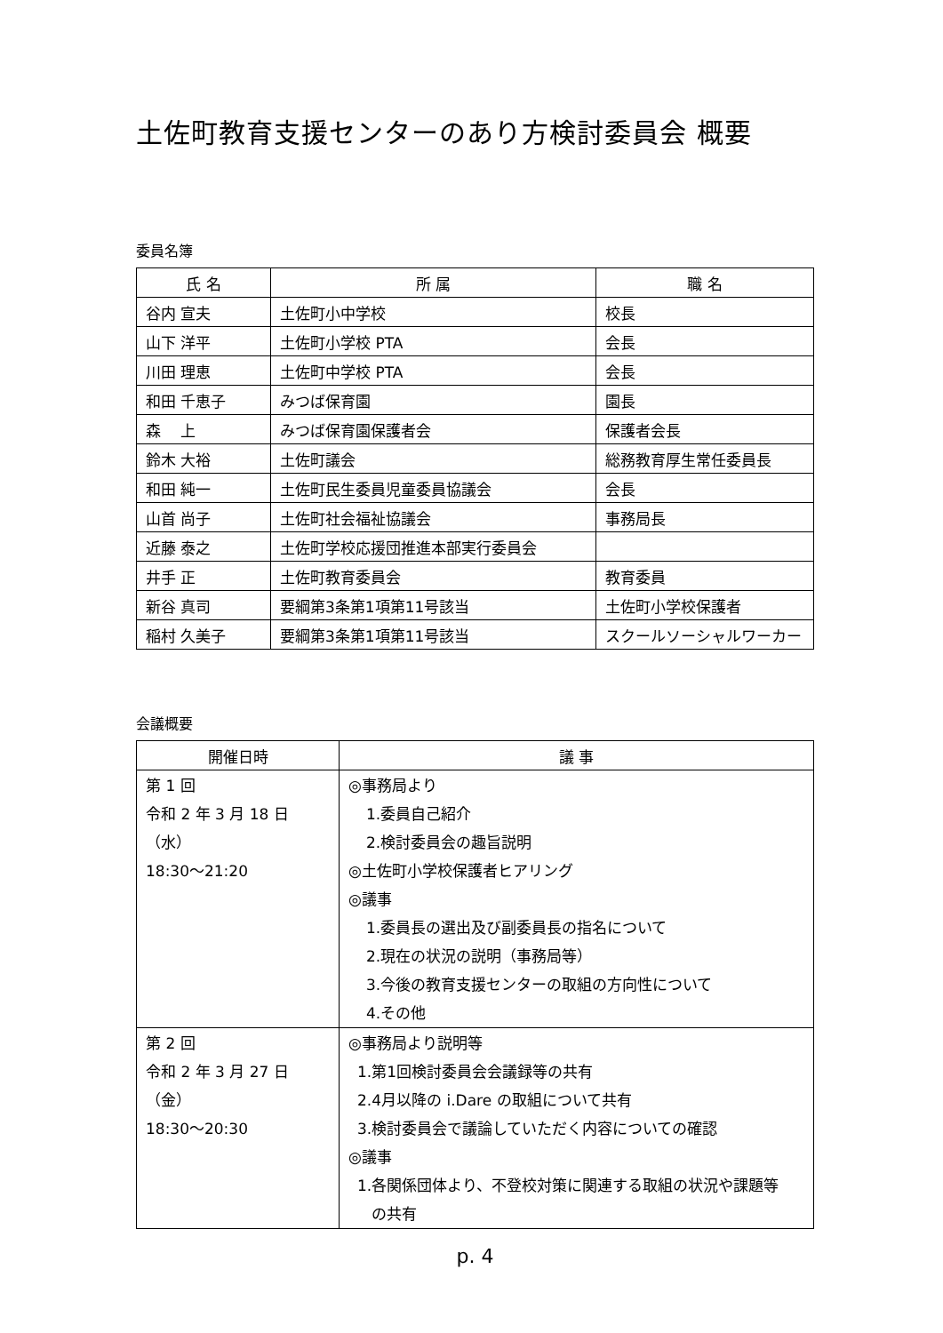土佐町教育支援センターのあり方検討委員会 概要
委員名簿
| 氏 名 | 所 属 | 職 名 |
| --- | --- | --- |
| 谷内 宣夫 | 土佐町小中学校 | 校長 |
| 山下 洋平 | 土佐町小学校 PTA | 会長 |
| 川田 理恵 | 土佐町中学校 PTA | 会長 |
| 和田 千恵子 | みつば保育園 | 園長 |
| 森 上 | みつば保育園保護者会 | 保護者会長 |
| 鈴木 大裕 | 土佐町議会 | 総務教育厚生常任委員長 |
| 和田 純一 | 土佐町民生委員児童委員協議会 | 会長 |
| 山首 尚子 | 土佐町社会福祉協議会 | 事務局長 |
| 近藤 泰之 | 土佐町学校応援団推進本部実行委員会 | |
| 井手 正 | 土佐町教育委員会 | 教育委員 |
| 新谷 真司 | 要綱第3条第1項第11号該当 | 土佐町小学校保護者 |
| 稲村 久美子 | 要綱第3条第1項第11号該当 | スクールソーシャルワーカー |
会議概要
| 開催日時 | 議 事 |
| --- | --- |
| 第 1 回 令和 2 年 3 月 18 日（水） 18:30～21:20 | ◎事務局より 1.委員自己紹介 2.検討委員会の趣旨説明 ◎土佐町小学校保護者ヒアリング ◎議事 1.委員長の選出及び副委員長の指名について 2.現在の状況の説明（事務局等） 3.今後の教育支援センターの取組の方向性について 4.その他 |
| 第 2 回 令和 2 年 3 月 27 日（金） 18:30～20:30 | ◎事務局より説明等 1.第1回検討委員会会議録等の共有 2.4月以降の i.Dare の取組について共有 3.検討委員会で議論していただく内容についての確認 ◎議事 1.各関係団体より、不登校対策に関連する取組の状況や課題等 の共有 |
p. 4